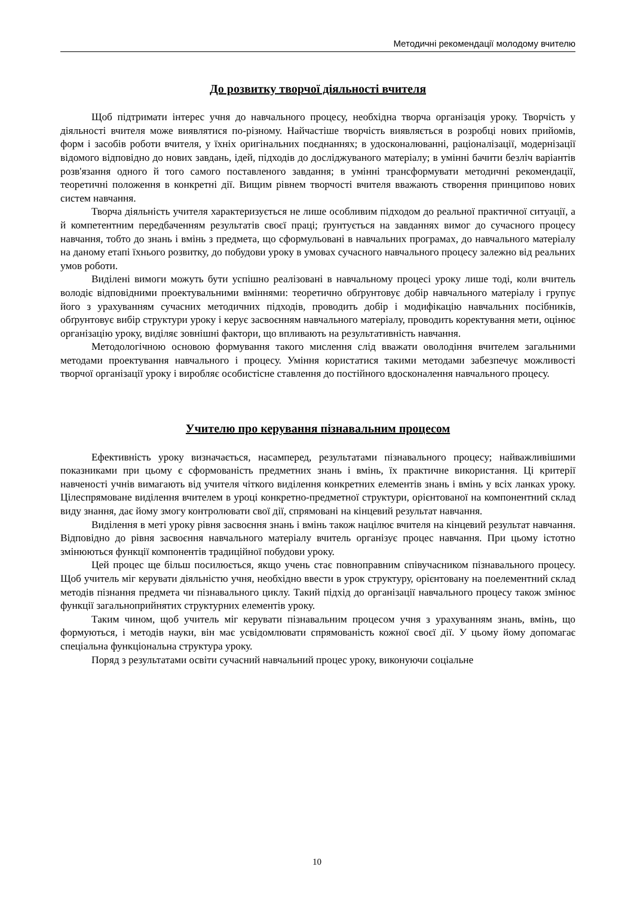Методичні рекомендації молодому вчителю
До розвитку творчої діяльності вчителя
Щоб підтримати інтерес учня до навчального процесу, необхідна творча організація уроку. Творчість у діяльності вчителя може виявлятися по-різному. Найчастіше творчість виявляється в розробці нових прийомів, форм і засобів роботи вчителя, у їхніх оригінальних поєднаннях; в удосконалюванні, раціоналізації, модернізації відомого відповідно до нових завдань, ідей, підходів до досліджуваного матеріалу; в умінні бачити безліч варіантів розв'язання одного й того самого поставленого завдання; в умінні трансформувати методичні рекомендації, теоретичні положення в конкретні дії. Вищим рівнем творчості вчителя вважають створення принципово нових систем навчання.
Творча діяльність учителя характеризується не лише особливим підходом до реальної практичної ситуації, а й компетентним передбаченням результатів своєї праці; ґрунтується на завданнях вимог до сучасного процесу навчання, тобто до знань і вмінь з предмета, що сформульовані в навчальних програмах, до навчального матеріалу на даному етапі їхнього розвитку, до побудови уроку в умовах сучасного навчального процесу залежно від реальних умов роботи.
Виділені вимоги можуть бути успішно реалізовані в навчальному процесі уроку лише тоді, коли вчитель володіє відповідними проектувальними вміннями: теоретично обґрунтовує добір навчального матеріалу і групує його з урахуванням сучасних методичних підходів, проводить добір і модифікацію навчальних посібників, обґрунтовує вибір структури уроку і керує засвоєнням навчального матеріалу, проводить коректування мети, оцінює організацію уроку, виділяє зовнішні фактори, що впливають на результативність навчання.
Методологічною основою формування такого мислення слід вважати оволодіння вчителем загальними методами проектування навчального і процесу. Уміння користатися такими методами забезпечує можливості творчої організації уроку і виробляє особистісне ставлення до постійного вдосконалення навчального процесу.
Учителю про керування пізнавальним процесом
Ефективність уроку визначається, насамперед, результатами пізнавального процесу; найважливішими показниками при цьому є сформованість предметних знань і вмінь, їх практичне використання. Ці критерії навченості учнів вимагають від учителя чіткого виділення конкретних елементів знань і вмінь у всіх ланках уроку. Цілеспрямоване виділення вчителем в уроці конкретно-предметної структури, орієнтованої на компонентний склад виду знання, дає йому змогу контролювати свої дії, спрямовані на кінцевий результат навчання.
Виділення в меті уроку рівня засвоєння знань і вмінь також націлює вчителя на кінцевий результат навчання. Відповідно до рівня засвоєння навчального матеріалу вчитель організує процес навчання. При цьому істотно змінюються функції компонентів традиційної побудови уроку.
Цей процес ще більш посилюється, якщо учень стає повноправним співучасником пізнавального процесу. Щоб учитель міг керувати діяльністю учня, необхідно ввести в урок структуру, орієнтовану на поелементний склад методів пізнання предмета чи пізнавального циклу. Такий підхід до організації навчального процесу також змінює функції загальноприйнятих структурних елементів уроку.
Таким чином, щоб учитель міг керувати пізнавальним процесом учня з урахуванням знань, вмінь, що формуються, і методів науки, він має усвідомлювати спрямованість кожної своєї дії. У цьому йому допомагає спеціальна функціональна структура уроку.
Поряд з результатами освіти сучасний навчальний процес уроку, виконуючи соціальне
10